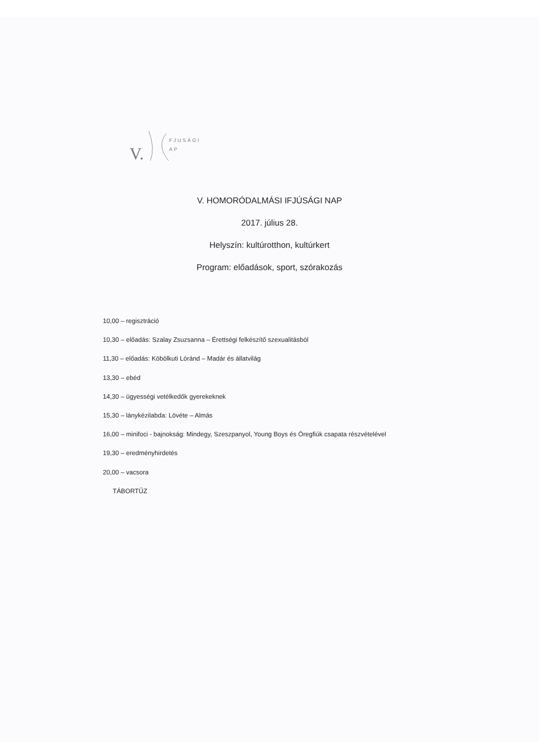V.
FJUSÁGI
AP
V. HOMORÓDALMÁSI IFJÚSÁGI NAP
2017. július 28.
Helyszín: kultúrotthon, kultúrkert
Program: előadások, sport, szórakozás
10,00 – regisztráció
10,30 – előadás: Szalay Zsuzsanna – Érettségi felkészítő szexualitásból
11,30 – előadás: Köbölkuti Lóránd – Madár és állatvilág
13,30 – ebéd
14,30 – ügyességi vetélkedők gyerekeknek
15,30 – lánykézilabda: Lövéte – Almás
16,00 – minifoci - bajnokság: Mindegy, Szeszpanyol, Young Boys és Öregfiúk csapata részvételével
19,30 – eredményhirdetés
20,00 – vacsora
TÁBORTŰZ